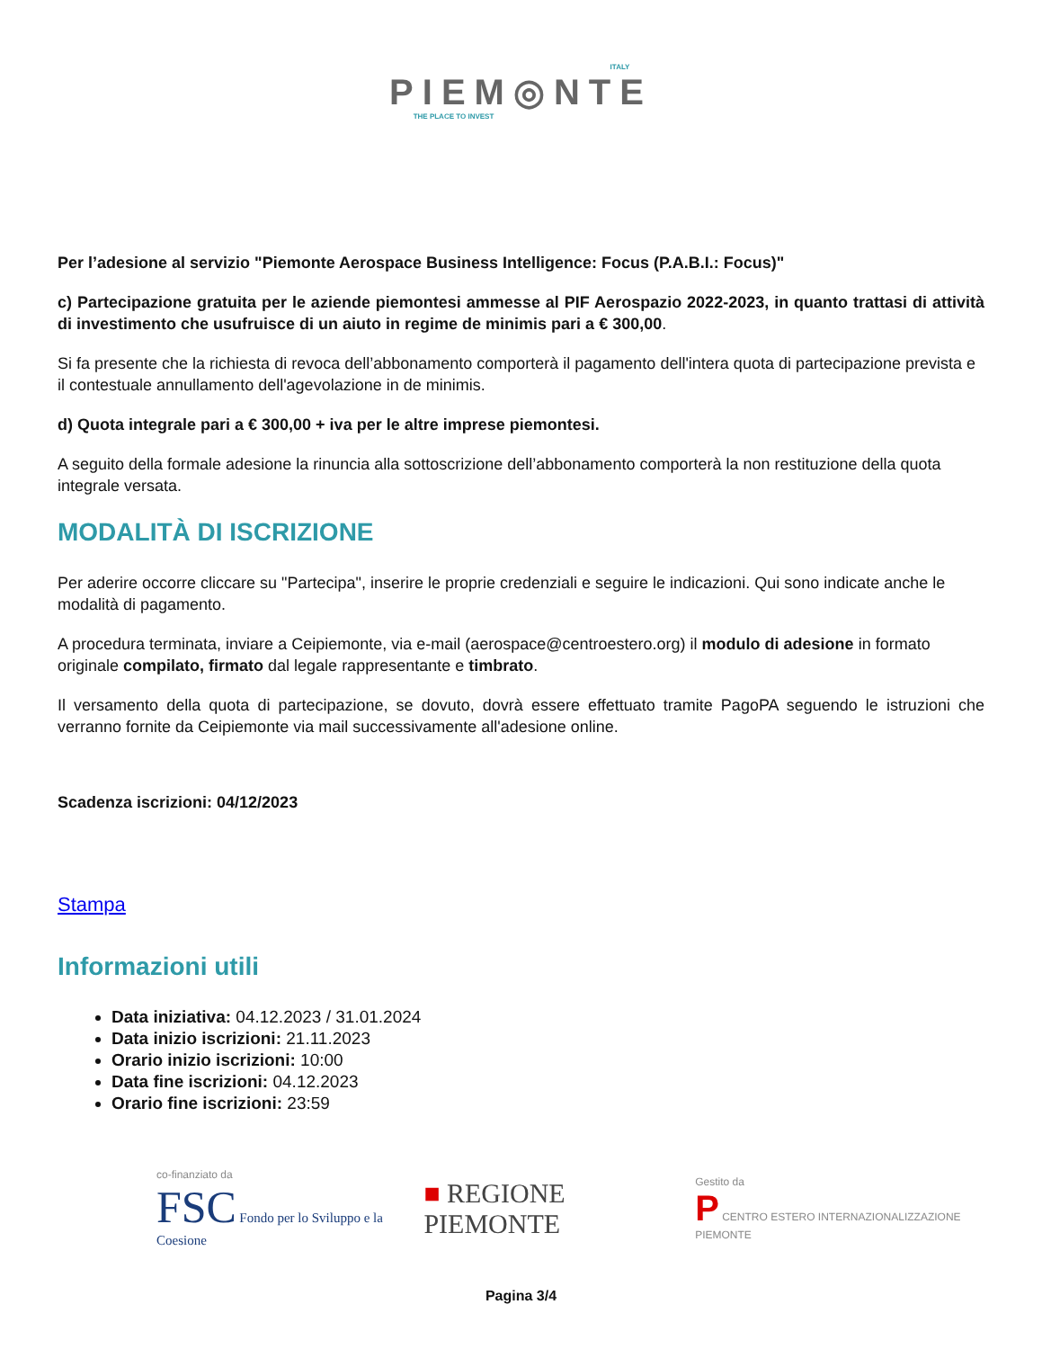ITALY
PIEM◎NTE
THE PLACE TO INVEST
Per l’adesione al servizio "Piemonte Aerospace Business Intelligence: Focus (P.A.B.I.: Focus)"
c) Partecipazione gratuita per le aziende piemontesi ammesse al PIF Aerospazio 2022-2023, in quanto trattasi di attività di investimento che usufruisce di un aiuto in regime de minimis pari a € 300,00.
Si fa presente che la richiesta di revoca dell’abbonamento comporterà il pagamento dell'intera quota di partecipazione prevista e il contestuale annullamento dell'agevolazione in de minimis.
d) Quota integrale pari a € 300,00 + iva per le altre imprese piemontesi.
A seguito della formale adesione la rinuncia alla sottoscrizione dell’abbonamento comporterà la non restituzione della quota integrale versata.
MODALITÀ DI ISCRIZIONE
Per aderire occorre cliccare su "Partecipa", inserire le proprie credenziali e seguire le indicazioni. Qui sono indicate anche le modalità di pagamento.
A procedura terminata, inviare a Ceipiemonte, via e-mail (aerospace@centroestero.org) il modulo di adesione in formato originale compilato, firmato dal legale rappresentante e timbrato.
Il versamento della quota di partecipazione, se dovuto, dovrà essere effettuato tramite PagoPA seguendo le istruzioni che verranno fornite da Ceipiemonte via mail successivamente all'adesione online.
Scadenza iscrizioni: 04/12/2023
Stampa
Informazioni utili
Data iniziativa: 04.12.2023 / 31.01.2024
Data inizio iscrizioni: 21.11.2023
Orario inizio iscrizioni: 10:00
Data fine iscrizioni: 04.12.2023
Orario fine iscrizioni: 23:59
co-finanziato da
FSC Fondo per lo Sviluppo e la Coesione
■ REGIONE PIEMONTE
Gestito da
P CENTRO ESTERO INTERNAZIONALIZZAZIONE PIEMONTE
Pagina 3/4